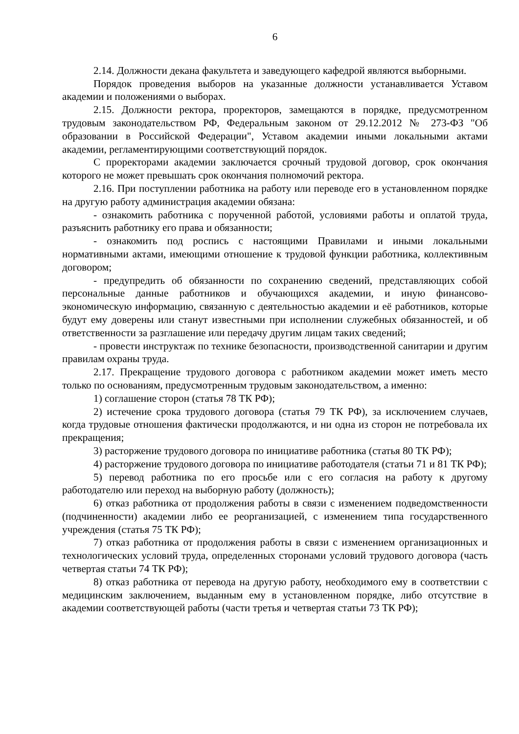6
2.14. Должности декана факультета и заведующего кафедрой являются выборными.
Порядок проведения выборов на указанные должности устанавливается Уставом академии и положениями о выборах.
2.15. Должности ректора, проректоров, замещаются в порядке, предусмотренном трудовым законодательством РФ, Федеральным законом от 29.12.2012 № 273-ФЗ "Об образовании в Российской Федерации", Уставом академии иными локальными актами академии, регламентирующими соответствующий порядок.
С проректорами академии заключается срочный трудовой договор, срок окончания которого не может превышать срок окончания полномочий ректора.
2.16. При поступлении работника на работу или переводе его в установленном порядке на другую работу администрация академии обязана:
- ознакомить работника с порученной работой, условиями работы и оплатой труда, разъяснить работнику его права и обязанности;
- ознакомить под роспись с настоящими Правилами и иными локальными нормативными актами, имеющими отношение к трудовой функции работника, коллективным договором;
- предупредить об обязанности по сохранению сведений, представляющих собой персональные данные работников и обучающихся академии, и иную финансово-экономическую информацию, связанную с деятельностью академии и её работников, которые будут ему доверены или станут известными при исполнении служебных обязанностей, и об ответственности за разглашение или передачу другим лицам таких сведений;
- провести инструктаж по технике безопасности, производственной санитарии и другим правилам охраны труда.
2.17. Прекращение трудового договора с работником академии может иметь место только по основаниям, предусмотренным трудовым законодательством, а именно:
1) соглашение сторон (статья 78 ТК РФ);
2) истечение срока трудового договора (статья 79 ТК РФ), за исключением случаев, когда трудовые отношения фактически продолжаются, и ни одна из сторон не потребовала их прекращения;
3) расторжение трудового договора по инициативе работника (статья 80 ТК РФ);
4) расторжение трудового договора по инициативе работодателя (статьи 71 и 81 ТК РФ);
5) перевод работника по его просьбе или с его согласия на работу к другому работодателю или переход на выборную работу (должность);
6) отказ работника от продолжения работы в связи с изменением подведомственности (подчиненности) академии либо ее реорганизацией, с изменением типа государственного учреждения (статья 75 ТК РФ);
7) отказ работника от продолжения работы в связи с изменением организационных и технологических условий труда, определенных сторонами условий трудового договора (часть четвертая статьи 74 ТК РФ);
8) отказ работника от перевода на другую работу, необходимого ему в соответствии с медицинским заключением, выданным ему в установленном порядке, либо отсутствие в академии соответствующей работы (части третья и четвертая статьи 73 ТК РФ);